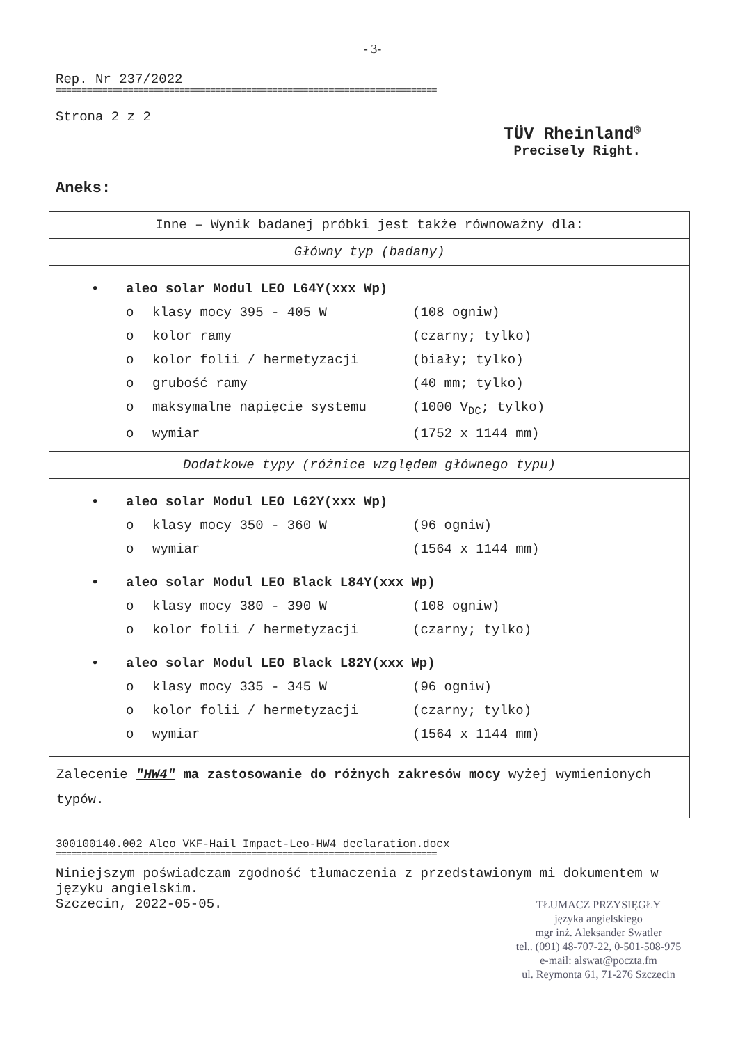- 3-
Rep. Nr 237/2022
==========================================================================
Strona 2 z 2
TÜV Rheinland<sup>®</sup>
Precisely Right.
Aneks:
| Inne – Wynik badanej próbki jest także równoważny dla: |
| Główny typ (badany) |
| • aleo solar Modul LEO L64Y(xxx Wp) o klasy mocy 395 - 405 W (108 ogniw) o kolor ramy (czarny; tylko) o kolor folii / hermetyzacji (biały; tylko) o grubość ramy (40 mm; tylko) o maksymalne napięcie systemu (1000 V<sub>DC</sub>; tylko) o wymiar (1752 x 1144 mm) |
| Dodatkowe typy (różnice względem głównego typu) |
| • aleo solar Modul LEO L62Y(xxx Wp) o klasy mocy 350 - 360 W (96 ogniw) o wymiar (1564 x 1144 mm) • aleo solar Modul LEO Black L84Y(xxx Wp) o klasy mocy 380 - 390 W (108 ogniw) o kolor folii / hermetyzacji (czarny; tylko) • aleo solar Modul LEO Black L82Y(xxx Wp) o klasy mocy 335 - 345 W (96 ogniw) o kolor folii / hermetyzacji (czarny; tylko) o wymiar (1564 x 1144 mm) |
| Zalecenie "HW4" ma zastosowanie do różnych zakresów mocy wyżej wymienionych typów. |
300100140.002_Aleo_VKF-Hail Impact-Leo-HW4_declaration.docx
==========================================================================
Niniejszym poświadczam zgodność tłumaczenia z przedstawionym mi dokumentem w języku angielskim.
Szczecin, 2022-05-05.
TŁUMACZ PRZYSIĘGŁY
języka angielskiego
mgr inż. Aleksander Swatler
tel.. (091) 48-707-22, 0-501-508-975
e-mail: alswat@poczta.fm
ul. Reymonta 61, 71-276 Szczecin